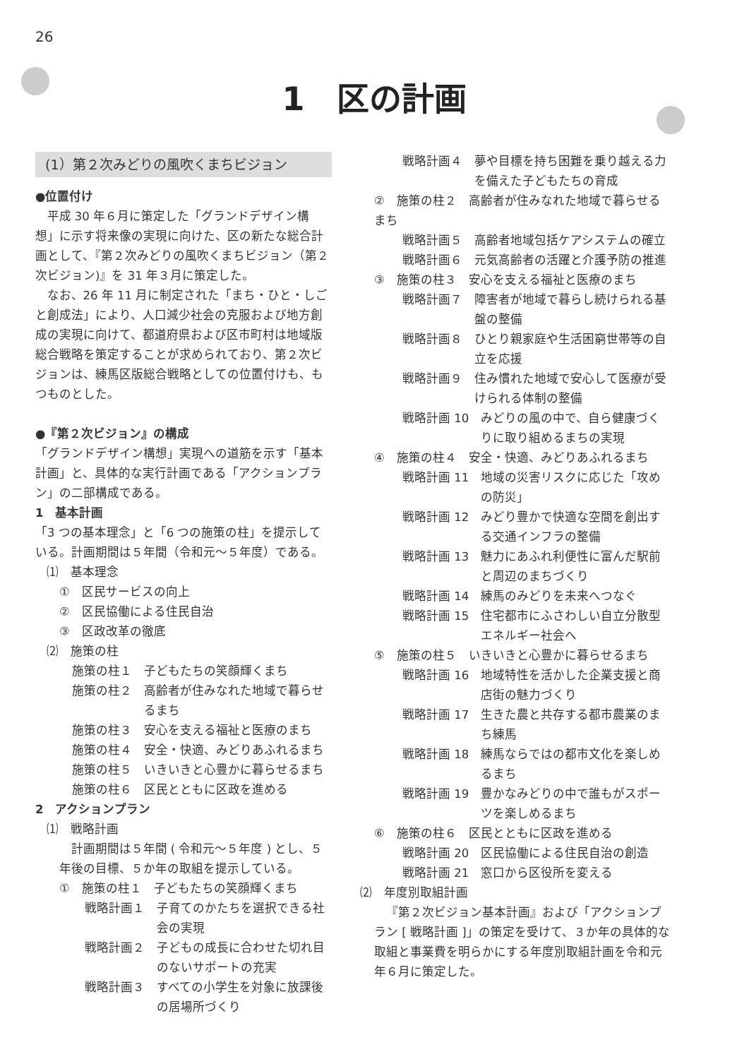26
1　区の計画
(1）第２次みどりの風吹くまちビジョン
●位置付け
平成 30 年６月に策定した「グランドデザイン構想」に示す将来像の実現に向けた、区の新たな総合計画として、『第２次みどりの風吹くまちビジョン（第２次ビジョン)』を 31 年３月に策定した。
なお、26 年 11 月に制定された「まち・ひと・しごと創成法」により、人口減少社会の克服および地方創成の実現に向けて、都道府県および区市町村は地域版総合戦略を策定することが求められており、第２次ビジョンは、練馬区版総合戦略としての位置付けも、もつものとした。
●『第２次ビジョン』の構成
「グランドデザイン構想」実現への道筋を示す「基本計画」と、具体的な実行計画である「アクションプラン」の二部構成である。
1　基本計画
「3 つの基本理念」と「6 つの施策の柱」を提示している。計画期間は５年間（令和元～５年度）である。
⑴　基本理念
①　区民サービスの向上
②　区民協働による住民自治
③　区政改革の徹底
⑵　施策の柱
施策の柱１　子どもたちの笑顔輝くまち
施策の柱２　高齢者が住みなれた地域で暮らせるまち
施策の柱３　安心を支える福祉と医療のまち
施策の柱４　安全・快適、みどりあふれるまち
施策の柱５　いきいきと心豊かに暮らせるまち
施策の柱６　区民とともに区政を進める
2　アクションプラン
⑴　戦略計画
計画期間は５年間 ( 令和元～５年度 ) とし、５年後の目標、５か年の取組を提示している。
①　施策の柱１　子どもたちの笑顔輝くまち
戦略計画１　子育てのかたちを選択できる社会の実現
戦略計画２　子どもの成長に合わせた切れ目のないサポートの充実
戦略計画３　すべての小学生を対象に放課後の居場所づくり
戦略計画４　夢や目標を持ち困難を乗り越える力を備えた子どもたちの育成
②　施策の柱２　高齢者が住みなれた地域で暮らせるまち
戦略計画５　高齢者地域包括ケアシステムの確立
戦略計画６　元気高齢者の活躍と介護予防の推進
③　施策の柱３　安心を支える福祉と医療のまち
戦略計画７　障害者が地域で暮らし続けられる基盤の整備
戦略計画８　ひとり親家庭や生活困窮世帯等の自立を応援
戦略計画９　住み慣れた地域で安心して医療が受けられる体制の整備
戦略計画 10　みどりの風の中で、自ら健康づくりに取り組めるまちの実現
④　施策の柱４　安全・快適、みどりあふれるまち
戦略計画 11　地域の災害リスクに応じた「攻めの防災」
戦略計画 12　みどり豊かで快適な空間を創出する交通インフラの整備
戦略計画 13　魅力にあふれ利便性に富んだ駅前と周辺のまちづくり
戦略計画 14　練馬のみどりを未来へつなぐ
戦略計画 15　住宅都市にふさわしい自立分散型エネルギー社会へ
⑤　施策の柱５　いきいきと心豊かに暮らせるまち
戦略計画 16　地域特性を活かした企業支援と商店街の魅力づくり
戦略計画 17　生きた農と共存する都市農業のまち練馬
戦略計画 18　練馬ならではの都市文化を楽しめるまち
戦略計画 19　豊かなみどりの中で誰もがスポーツを楽しめるまち
⑥　施策の柱６　区民とともに区政を進める
戦略計画 20　区民協働による住民自治の創造
戦略計画 21　窓口から区役所を変える
⑵　年度別取組計画
『第２次ビジョン基本計画』および「アクションプラン [ 戦略計画 ]」の策定を受けて、３か年の具体的な取組と事業費を明らかにする年度別取組計画を令和元年６月に策定した。